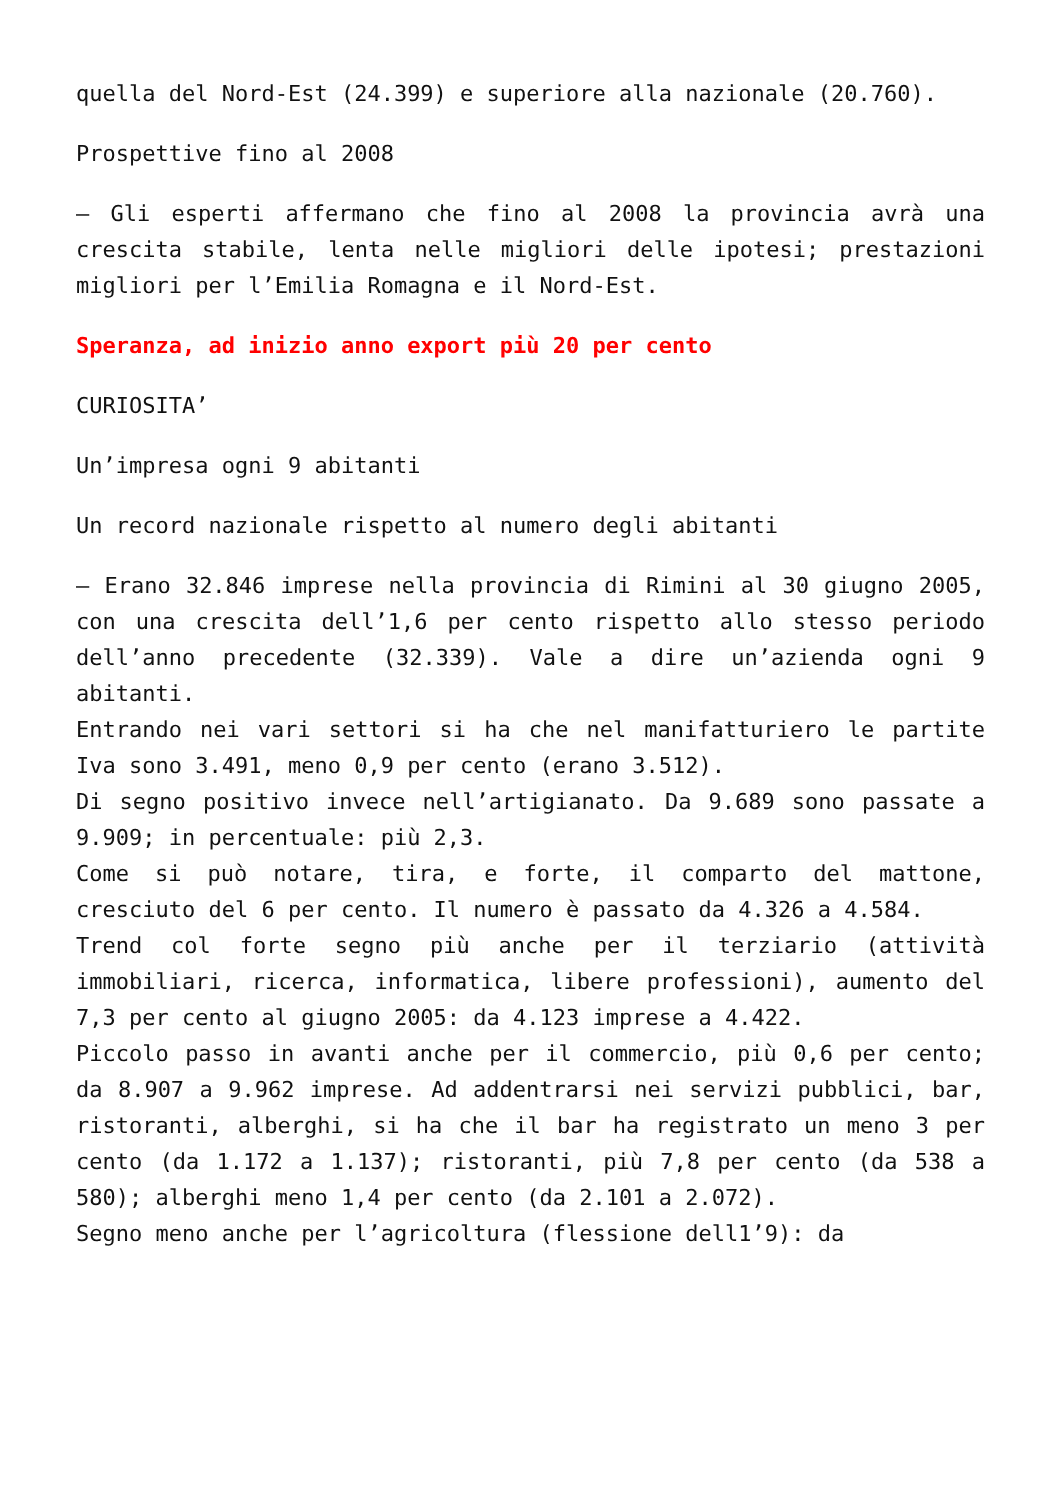quella del Nord-Est (24.399) e superiore alla nazionale (20.760).
Prospettive fino al 2008
– Gli esperti affermano che fino al 2008 la provincia avrà una crescita stabile, lenta nelle migliori delle ipotesi; prestazioni migliori per l’Emilia Romagna e il Nord-Est.
Speranza, ad inizio anno export più 20 per cento
CURIOSITA’
Un’impresa ogni 9 abitanti
Un record nazionale rispetto al numero degli abitanti
– Erano 32.846 imprese nella provincia di Rimini al 30 giugno 2005, con una crescita dell’1,6 per cento rispetto allo stesso periodo dell’anno precedente (32.339). Vale a dire un’azienda ogni 9 abitanti.
Entrando nei vari settori si ha che nel manifatturiero le partite Iva sono 3.491, meno 0,9 per cento (erano 3.512).
Di segno positivo invece nell’artigianato. Da 9.689 sono passate a 9.909; in percentuale: più 2,3.
Come si può notare, tira, e forte, il comparto del mattone, cresciuto del 6 per cento. Il numero è passato da 4.326 a 4.584.
Trend col forte segno più anche per il terziario (attività immobiliari, ricerca, informatica, libere professioni), aumento del 7,3 per cento al giugno 2005: da 4.123 imprese a 4.422.
Piccolo passo in avanti anche per il commercio, più 0,6 per cento; da 8.907 a 9.962 imprese. Ad addentrarsi nei servizi pubblici, bar, ristoranti, alberghi, si ha che il bar ha registrato un meno 3 per cento (da 1.172 a 1.137); ristoranti, più 7,8 per cento (da 538 a 580); alberghi meno 1,4 per cento (da 2.101 a 2.072).
Segno meno anche per l’agricoltura (flessione dell1’9): da